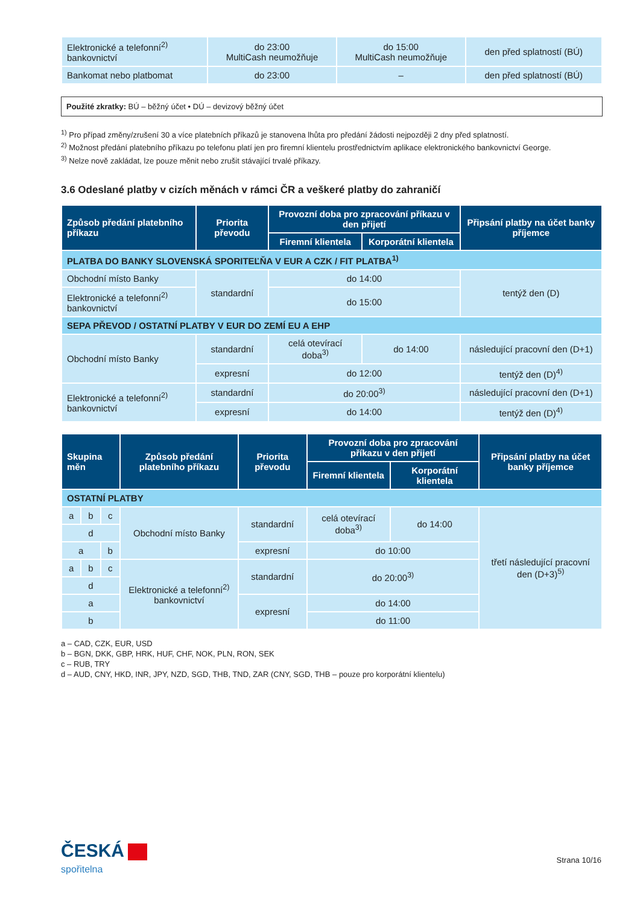| Elektronické a telefonní<sup>2)</sup> bankovnictví | do 23:00 MultiCash neumožňuje | do 15:00 MultiCash neumožňuje | den před splatností (BÚ) |
| Bankomat nebo platbomat | do 23:00 | – | den před splatností (BÚ) |
Použité zkratky: BÚ – běžný účet • DÚ – devizový běžný účet
<sup>1)</sup> Pro případ změny/zrušení 30 a více platebních příkazů je stanovena lhůta pro předání žádosti nejpozději 2 dny před splatností.
<sup>2)</sup> Možnost předání platebního příkazu po telefonu platí jen pro firemní klientelu prostřednictvím aplikace elektronického bankovnictví George.
<sup>3)</sup> Nelze nově zakládat, lze pouze měnit nebo zrušit stávající trvalé příkazy.
3.6 Odeslané platby v cizích měnách v rámci ČR a veškeré platby do zahraničí
| Způsob předání platebního příkazu | Priorita převodu | Provozní doba pro zpracování příkazu v den přijetí | | Připsání platby na účet banky příjemce |
| --- | --- | --- | --- | --- |
| | | Firemní klientela | Korporátní klientela | |
| PLATBA DO BANKY SLOVENSKÁ SPORITEĽŇA V EUR A CZK / FIT PLATBA<sup>1)</sup> | | | | |
| Obchodní místo Banky | standardní | do 14:00 | | tentýž den (D) |
| Elektronické a telefonní<sup>2)</sup> bankovnictví | | do 15:00 | | |
| SEPA PŘEVOD / OSTATNÍ PLATBY V EUR DO ZEMÍ EU A EHP | | | | |
| Obchodní místo Banky | standardní | celá otevírací doba<sup>3)</sup> | do 14:00 | následující pracovní den (D+1) |
| | expresní | do 12:00 | | tentýž den (D)<sup>4)</sup> |
| Elektronické a telefonní<sup>2)</sup> bankovnictví | standardní | do 20:00<sup>3)</sup> | | následující pracovní den (D+1) |
| | expresní | do 14:00 | | tentýž den (D)<sup>4)</sup> |
| Skupina měn | | | Způsob předání platebního příkazu | Priorita převodu | Provozní doba pro zpracování příkazu v den přijetí | | Připsání platby na účet banky příjemce |
| --- | --- | --- | --- | --- | --- | --- | --- |
| | | | | | Firemní klientela | Korporátní klientela | |
| OSTATNÍ PLATBY | | | | | | | |
| a | b | c | Obchodní místo Banky | standardní | celá otevírací doba<sup>3)</sup> | do 14:00 | třetí následující pracovní den (D+3)<sup>5)</sup> |
| d | | | | | | | |
| a | | b | | expresní | do 10:00 | | |
| a | b | c | Elektronické a telefonní<sup>2)</sup> bankovnictví | standardní | do 20:00<sup>3)</sup> | | |
| d | | | | | | | |
| a | | | | expresní | do 14:00 | | |
| b | | | | | do 11:00 | | |
a – CAD, CZK, EUR, USD
b – BGN, DKK, GBP, HRK, HUF, CHF, NOK, PLN, RON, SEK
c – RUB, TRY
d – AUD, CNY, HKD, INR, JPY, NZD, SGD, THB, TND, ZAR (CNY, SGD, THB – pouze pro korporátní klientelu)
ČESKÁ
spořitelna
Strana 10/16